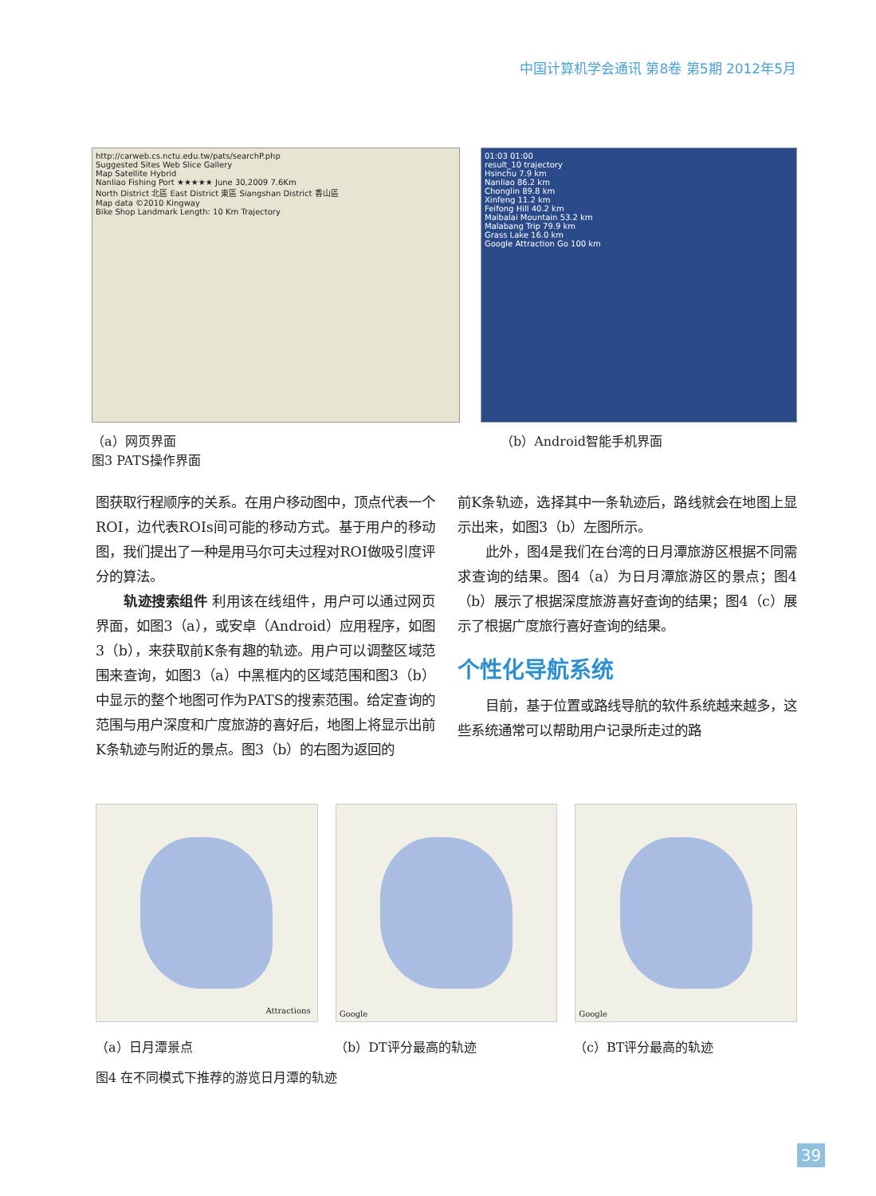中国计算机学会通讯 第8卷 第5期 2012年5月
http://carweb.cs.nctu.edu.tw/pats/searchP.php
Suggested Sites Web Slice Gallery
Map Satellite Hybrid
Nanliao Fishing Port ★★★★★ June 30,2009 7.6Km
North District 北區 East District 東區 Siangshan District 香山區
Map data ©2010 Kingway
Bike Shop Landmark Length: 10 Km Trajectory
（a）网页界面
图3 PATS操作界面
01:03 01:00
result_10 trajectory
Hsinchu 7.9 km
Nanliao 86.2 km
Chonglin 89.8 km
Xinfeng 11.2 km
Feifong Hill 40.2 km
Maibalai Mountain 53.2 km
Malabang Trip 79.9 km
Grass Lake 16.0 km
Google Attraction Go 100 km
（b）Android智能手机界面
图获取行程顺序的关系。在用户移动图中，顶点代表一个ROI，边代表ROIs间可能的移动方式。基于用户的移动图，我们提出了一种是用马尔可夫过程对ROI做吸引度评分的算法。
轨迹搜索组件 利用该在线组件，用户可以通过网页界面，如图3（a），或安卓（Android）应用程序，如图3（b），来获取前K条有趣的轨迹。用户可以调整区域范围来查询，如图3（a）中黑框内的区域范围和图3（b）中显示的整个地图可作为PATS的搜索范围。给定查询的范围与用户深度和广度旅游的喜好后，地图上将显示出前K条轨迹与附近的景点。图3（b）的右图为返回的
前K条轨迹，选择其中一条轨迹后，路线就会在地图上显示出来，如图3（b）左图所示。
此外，图4是我们在台湾的日月潭旅游区根据不同需求查询的结果。图4（a）为日月潭旅游区的景点；图4（b）展示了根据深度旅游喜好查询的结果；图4（c）展示了根据广度旅行喜好查询的结果。
个性化导航系统
目前，基于位置或路线导航的软件系统越来越多，这些系统通常可以帮助用户记录所走过的路
Attractions
Google
Google
（a）日月潭景点 （b）DT评分最高的轨迹 （c）BT评分最高的轨迹
图4 在不同模式下推荐的游览日月潭的轨迹
39